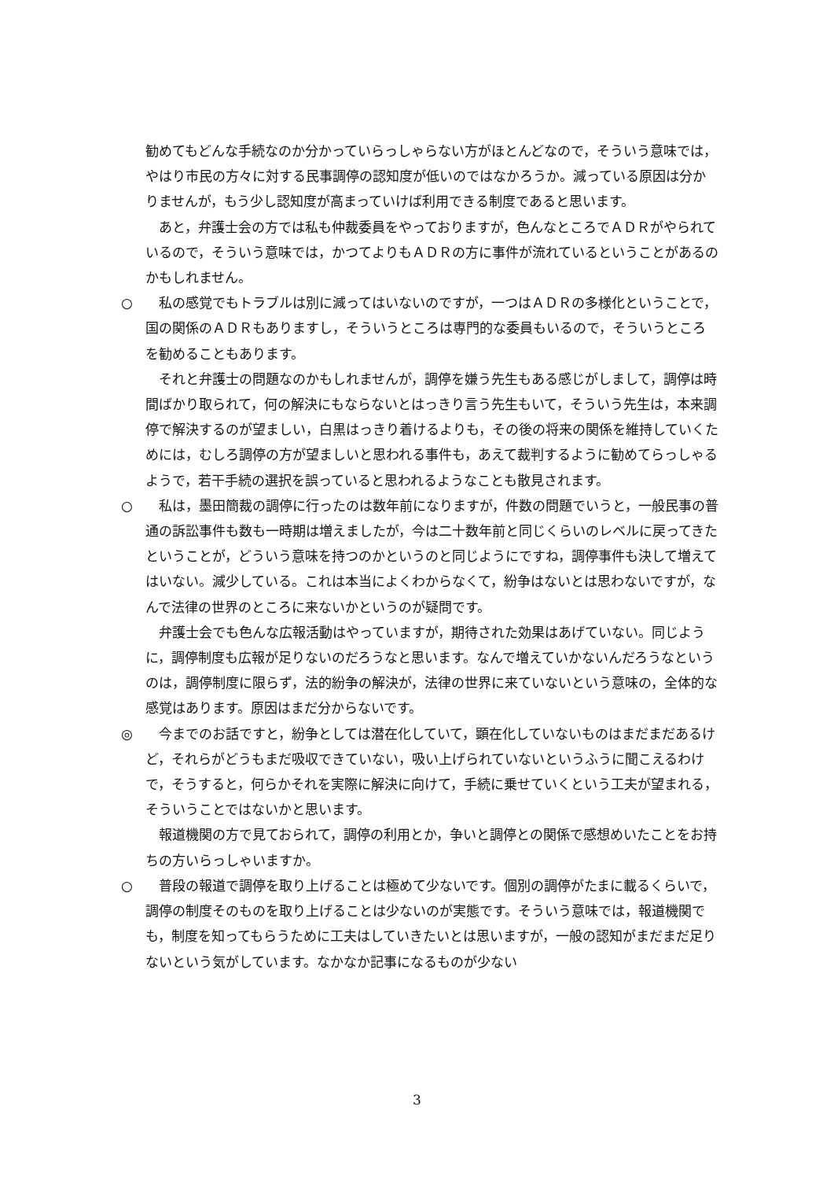勧めてもどんな手続なのか分かっていらっしゃらない方がほとんどなので，そういう意味では，やはり市民の方々に対する民事調停の認知度が低いのではなかろうか。減っている原因は分かりませんが，もう少し認知度が高まっていけば利用できる制度であると思います。
あと，弁護士会の方では私も仲裁委員をやっておりますが，色んなところでＡＤＲがやられているので，そういう意味では，かつてよりもＡＤＲの方に事件が流れているということがあるのかもしれません。
○ 私の感覚でもトラブルは別に減ってはいないのですが，一つはＡＤＲの多様化ということで，国の関係のＡＤＲもありますし，そういうところは専門的な委員もいるので，そういうところを勧めることもあります。
それと弁護士の問題なのかもしれませんが，調停を嫌う先生もある感じがしまして，調停は時間ばかり取られて，何の解決にもならないとはっきり言う先生もいて，そういう先生は，本来調停で解決するのが望ましい，白黒はっきり着けるよりも，その後の将来の関係を維持していくためには，むしろ調停の方が望ましいと思われる事件も，あえて裁判するように勧めてらっしゃるようで，若干手続の選択を誤っていると思われるようなことも散見されます。
○ 私は，墨田簡裁の調停に行ったのは数年前になりますが，件数の問題でいうと，一般民事の普通の訴訟事件も数も一時期は増えましたが，今は二十数年前と同じくらいのレベルに戻ってきたということが，どういう意味を持つのかというのと同じようにですね，調停事件も決して増えてはいない。減少している。これは本当によくわからなくて，紛争はないとは思わないですが，なんで法律の世界のところに来ないかというのが疑問です。
弁護士会でも色んな広報活動はやっていますが，期待された効果はあげていない。同じように，調停制度も広報が足りないのだろうなと思います。なんで増えていかないんだろうなというのは，調停制度に限らず，法的紛争の解決が，法律の世界に来ていないという意味の，全体的な感覚はあります。原因はまだ分からないです。
◎ 今までのお話ですと，紛争としては潜在化していて，顕在化していないものはまだまだあるけど，それらがどうもまだ吸収できていない，吸い上げられていないというふうに聞こえるわけで，そうすると，何らかそれを実際に解決に向けて，手続に乗せていくという工夫が望まれる，そういうことではないかと思います。
報道機関の方で見ておられて，調停の利用とか，争いと調停との関係で感想めいたことをお持ちの方いらっしゃいますか。
○ 普段の報道で調停を取り上げることは極めて少ないです。個別の調停がたまに載るくらいで，調停の制度そのものを取り上げることは少ないのが実態です。そういう意味では，報道機関でも，制度を知ってもらうために工夫はしていきたいとは思いますが，一般の認知がまだまだ足りないという気がしています。なかなか記事になるものが少ない
3